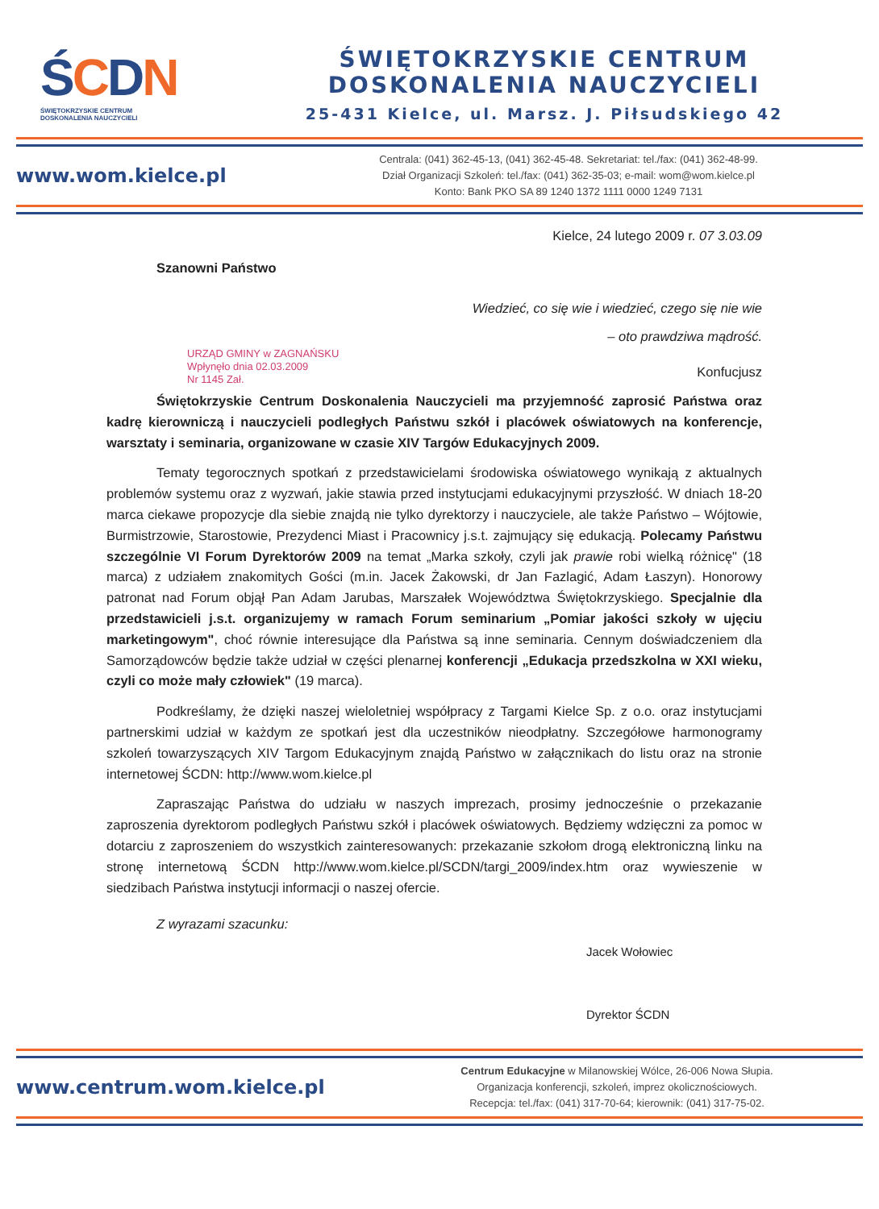ŚCDN
ŚWIĘTOKRZYSKIE CENTRUM
DOSKONALENIA NAUCZYCIELI
ŚWIĘTOKRZYSKIE CENTRUM
DOSKONALENIA NAUCZYCIELI
25-431 Kielce, ul. Marsz. J. Piłsudskiego 42
www.wom.kielce.pl
Centrala: (041) 362-45-13, (041) 362-45-48. Sekretariat: tel./fax: (041) 362-48-99.
Dział Organizacji Szkoleń: tel./fax: (041) 362-35-03; e-mail: wom@wom.kielce.pl
Konto: Bank PKO SA 89 1240 1372 1111 0000 1249 7131
Kielce, 24 lutego 2009 r. 07 3.03.09
Szanowni Państwo
Wiedzieć, co się wie i wiedzieć, czego się nie wie
– oto prawdziwa mądrość.
URZĄD GMINY w ZAGNAŃSKU
Wpłynęło dnia 02.03.2009
Nr 1145 Zał.
Konfucjusz
Świętokrzyskie Centrum Doskonalenia Nauczycieli ma przyjemność zaprosić Państwa oraz kadrę kierowniczą i nauczycieli podległych Państwu szkół i placówek oświatowych na konferencje, warsztaty i seminaria, organizowane w czasie XIV Targów Edukacyjnych 2009.
Tematy tegorocznych spotkań z przedstawicielami środowiska oświatowego wynikają z aktualnych problemów systemu oraz z wyzwań, jakie stawia przed instytucjami edukacyjnymi przyszłość. W dniach 18-20 marca ciekawe propozycje dla siebie znajdą nie tylko dyrektorzy i nauczyciele, ale także Państwo – Wójtowie, Burmistrzowie, Starostowie, Prezydenci Miast i Pracownicy j.s.t. zajmujący się edukacją. Polecamy Państwu szczególnie VI Forum Dyrektorów 2009 na temat „Marka szkoły, czyli jak prawie robi wielką różnicę" (18 marca) z udziałem znakomitych Gości (m.in. Jacek Żakowski, dr Jan Fazlagić, Adam Łaszyn). Honorowy patronat nad Forum objął Pan Adam Jarubas, Marszałek Województwa Świętokrzyskiego. Specjalnie dla przedstawicieli j.s.t. organizujemy w ramach Forum seminarium „Pomiar jakości szkoły w ujęciu marketingowym", choć równie interesujące dla Państwa są inne seminaria. Cennym doświadczeniem dla Samorządowców będzie także udział w części plenarnej konferencji „Edukacja przedszkolna w XXI wieku, czyli co może mały człowiek" (19 marca).
Podkreślamy, że dzięki naszej wieloletniej współpracy z Targami Kielce Sp. z o.o. oraz instytucjami partnerskimi udział w każdym ze spotkań jest dla uczestników nieodpłatny. Szczegółowe harmonogramy szkoleń towarzyszących XIV Targom Edukacyjnym znajdą Państwo w załącznikach do listu oraz na stronie internetowej ŚCDN: http://www.wom.kielce.pl
Zapraszając Państwa do udziału w naszych imprezach, prosimy jednocześnie o przekazanie zaproszenia dyrektorom podległych Państwu szkół i placówek oświatowych. Będziemy wdzięczni za pomoc w dotarciu z zaproszeniem do wszystkich zainteresowanych: przekazanie szkołom drogą elektroniczną linku na stronę internetową ŚCDN http://www.wom.kielce.pl/SCDN/targi_2009/index.htm oraz wywieszenie w siedzibach Państwa instytucji informacji o naszej ofercie.
Z wyrazami szacunku:
Jacek Wołowiec
Dyrektor ŚCDN
www.centrum.wom.kielce.pl
Centrum Edukacyjne w Milanowskiej Wólce, 26-006 Nowa Słupia.
Organizacja konferencji, szkoleń, imprez okolicznościowych.
Recepcja: tel./fax: (041) 317-70-64; kierownik: (041) 317-75-02.